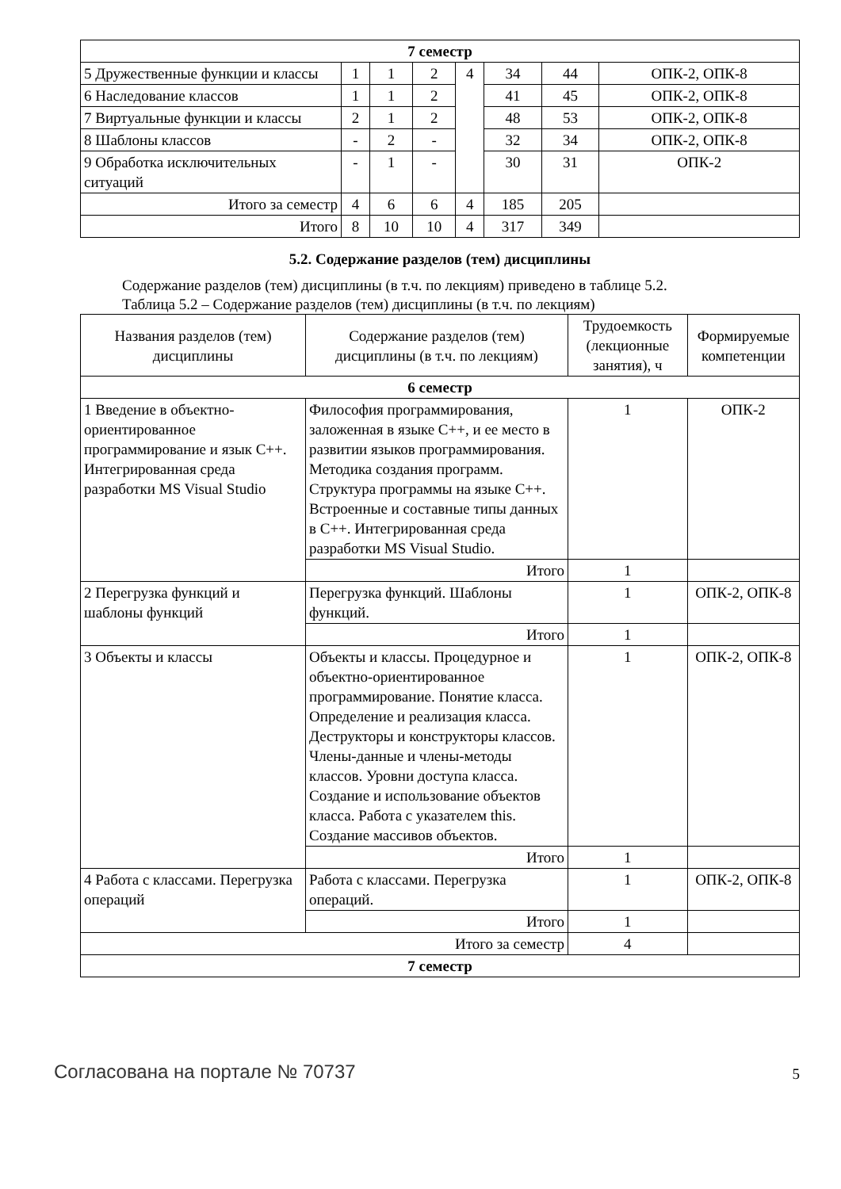| 7 семестр | | | | | | | |
| 5 Дружественные функции и классы | 1 | 1 | 2 | 4 | 34 | 44 | ОПК-2, ОПК-8 |
| 6 Наследование классов | 1 | 1 | 2 | | 41 | 45 | ОПК-2, ОПК-8 |
| 7 Виртуальные функции и классы | 2 | 1 | 2 | | 48 | 53 | ОПК-2, ОПК-8 |
| 8 Шаблоны классов | - | 2 | - | | 32 | 34 | ОПК-2, ОПК-8 |
| 9 Обработка исключительных ситуаций | - | 1 | - | | 30 | 31 | ОПК-2 |
| Итого за семестр | 4 | 6 | 6 | 4 | 185 | 205 | |
| Итого | 8 | 10 | 10 | 4 | 317 | 349 | |
5.2. Содержание разделов (тем) дисциплины
Содержание разделов (тем) дисциплины (в т.ч. по лекциям) приведено в таблице 5.2.
Таблица 5.2 – Содержание разделов (тем) дисциплины (в т.ч. по лекциям)
| Названия разделов (тем) дисциплины | Содержание разделов (тем) дисциплины (в т.ч. по лекциям) | Трудоемкость (лекционные занятия), ч | Формируемые компетенции |
| --- | --- | --- | --- |
| 6 семестр | | | |
| 1 Введение в объектно-ориентированное программирование и язык С++. Интегрированная среда разработки MS Visual Studio | Философия программирования, заложенная в языке С++, и ее место в развитии языков программирования. Методика создания программ. Структура программы на языке С++. Встроенные и составные типы данных в С++. Интегрированная среда разработки MS Visual Studio. | 1 | ОПК-2 |
| | Итого | 1 | |
| 2 Перегрузка функций и шаблоны функций | Перегрузка функций. Шаблоны функций. | 1 | ОПК-2, ОПК-8 |
| | Итого | 1 | |
| 3 Объекты и классы | Объекты и классы. Процедурное и объектно-ориентированное программирование. Понятие класса. Определение и реализация класса. Деструкторы и конструкторы классов. Члены-данные и члены-методы классов. Уровни доступа класса. Создание и использование объектов класса. Работа с указателем this. Создание массивов объектов. | 1 | ОПК-2, ОПК-8 |
| | Итого | 1 | |
| 4 Работа с классами. Перегрузка операций | Работа с классами. Перегрузка операций. | 1 | ОПК-2, ОПК-8 |
| | Итого | 1 | |
| Итого за семестр | | 4 | |
| 7 семестр | | | |
Согласована на портале № 70737 5